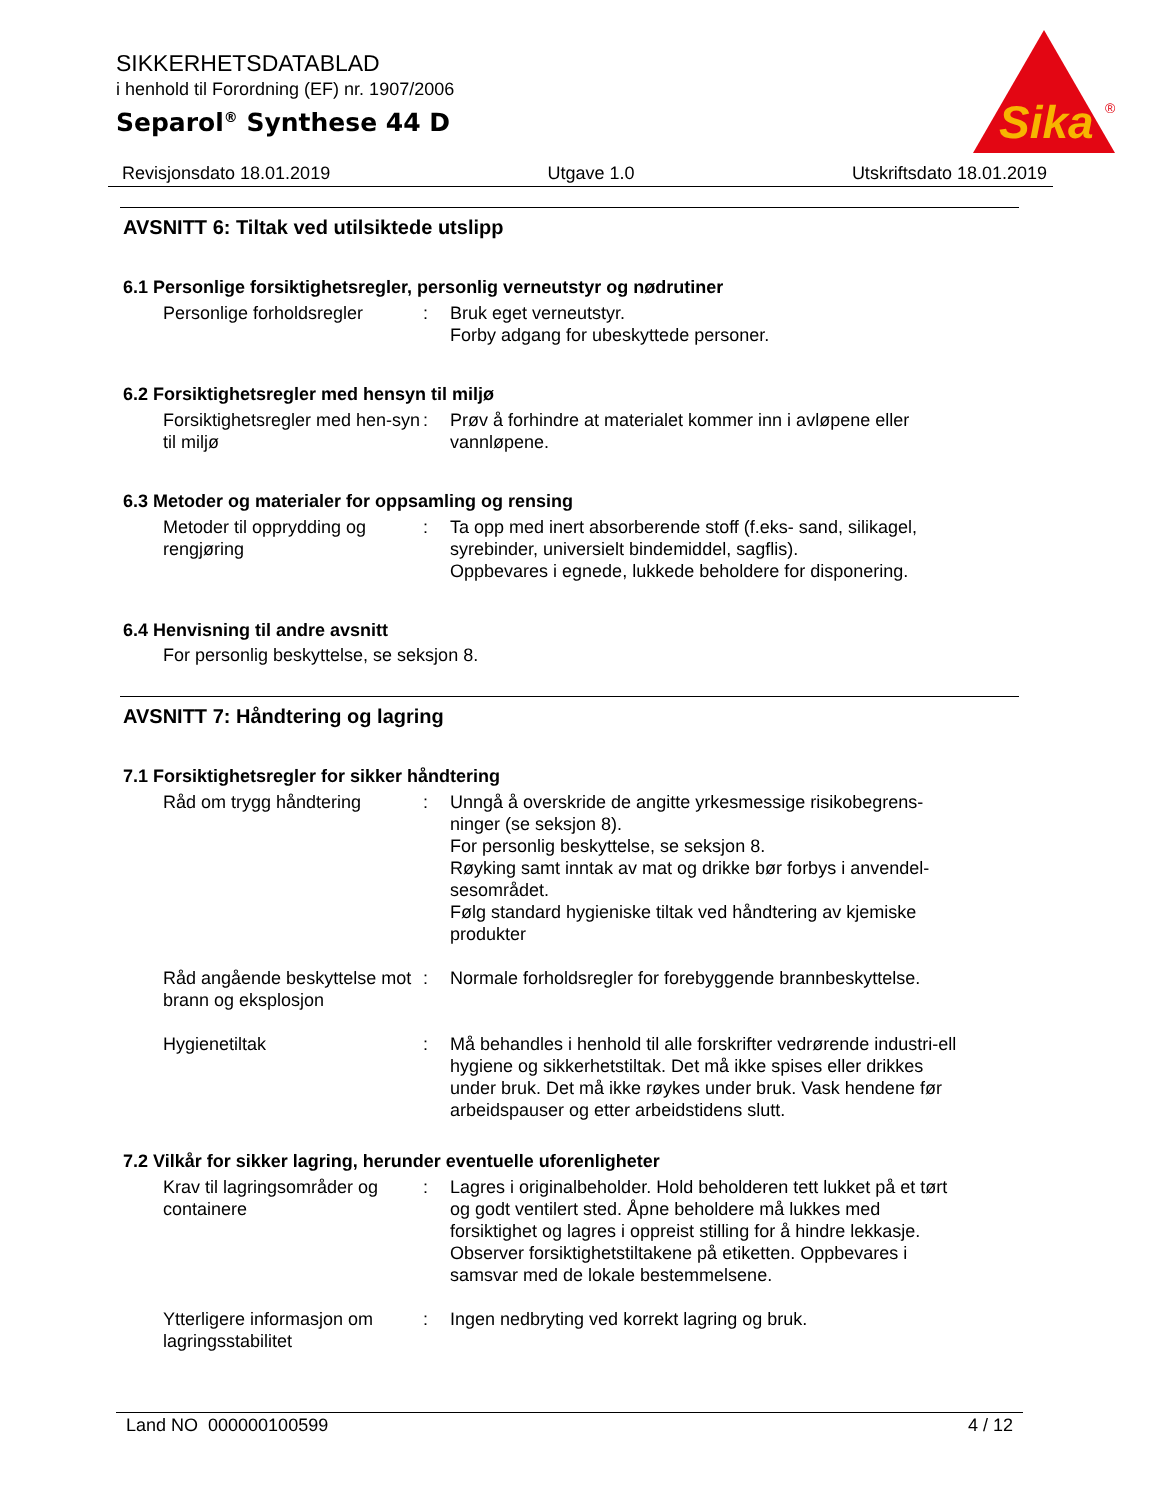Sika
®
SIKKERHETSDATABLAD
i henhold til Forordning (EF) nr. 1907/2006
Separol<sup>®</sup> Synthese 44 D
Revisjonsdato 18.01.2019 Utgave 1.0 Utskriftsdato 18.01.2019
AVSNITT 6: Tiltak ved utilsiktede utslipp
6.1 Personlige forsiktighetsregler, personlig verneutstyr og nødrutiner
Personlige forholdsregler
: Bruk eget verneutstyr.
Forby adgang for ubeskyttede personer.
6.2 Forsiktighetsregler med hensyn til miljø
Forsiktighetsregler med hen-syn til miljø
: Prøv å forhindre at materialet kommer inn i avløpene eller vannløpene.
6.3 Metoder og materialer for oppsamling og rensing
Metoder til opprydding og rengjøring
: Ta opp med inert absorberende stoff (f.eks- sand, silikagel, syrebinder, universielt bindemiddel, sagflis).
Oppbevares i egnede, lukkede beholdere for disponering.
6.4 Henvisning til andre avsnitt
For personlig beskyttelse, se seksjon 8.
AVSNITT 7: Håndtering og lagring
7.1 Forsiktighetsregler for sikker håndtering
Råd om trygg håndtering : Unngå å overskride de angitte yrkesmessige risikobegrens-ninger (se seksjon 8).
For personlig beskyttelse, se seksjon 8.
Røyking samt inntak av mat og drikke bør forbys i anvendel-sesområdet.
Følg standard hygieniske tiltak ved håndtering av kjemiske produkter
Råd angående beskyttelse mot brann og eksplosjon
: Normale forholdsregler for forebyggende brannbeskyttelse.
Hygienetiltak : Må behandles i henhold til alle forskrifter vedrørende industri-ell hygiene og sikkerhetstiltak. Det må ikke spises eller drikkes under bruk. Det må ikke røykes under bruk. Vask hendene før arbeidspauser og etter arbeidstidens slutt.
7.2 Vilkår for sikker lagring, herunder eventuelle uforenligheter
Krav til lagringsområder og containere
: Lagres i originalbeholder. Hold beholderen tett lukket på et tørt og godt ventilert sted. Åpne beholdere må lukkes med forsiktighet og lagres i oppreist stilling for å hindre lekkasje. Observer forsiktighetstiltakene på etiketten. Oppbevares i samsvar med de lokale bestemmelsene.
Ytterligere informasjon om lagringsstabilitet
: Ingen nedbryting ved korrekt lagring og bruk.
Land NO 000000100599 4 / 12